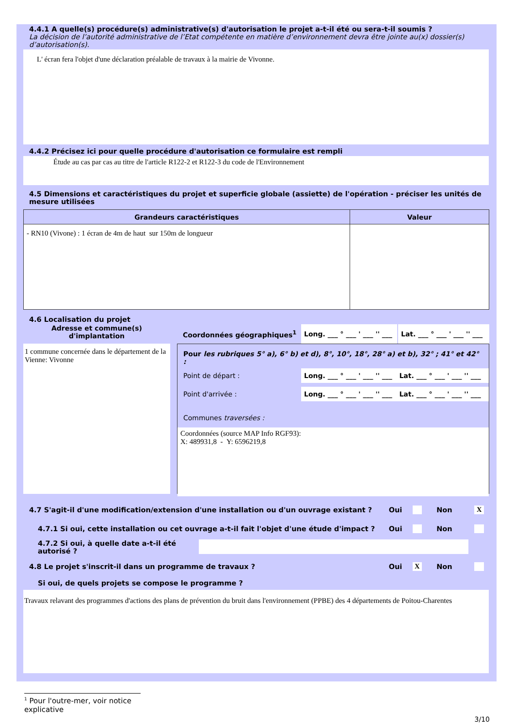4.4.1 A quelle(s) procédure(s) administrative(s) d'autorisation le projet a-t-il été ou sera-t-il soumis ?
La décision de l’autorité administrative de l’Etat compétente en matière d’environnement devra être jointe au(x) dossier(s) d’autorisation(s).
L' écran fera l'objet d'une déclaration préalable de travaux à la mairie de Vivonne.
4.4.2 Précisez ici pour quelle procédure d'autorisation ce formulaire est rempli
Étude au cas par cas au titre de l'article R122-2 et R122-3 du code de l'Environnement
4.5 Dimensions et caractéristiques du projet et superficie globale (assiette) de l'opération - préciser les unités de mesure utilisées
| Grandeurs caractéristiques | Valeur |
| --- | --- |
| - RN10 (Vivone) : 1 écran de 4m de haut sur 150m de longueur | |
4.6 Localisation du projet
Adresse et commune(s)
d'implantation
1 commune concernée dans le département de la Vienne: Vivonne
Coordonnées géographiques<sup>1</sup>
Long. ___ ° ___ ' ___ '' ___
Lat. ___ ° ___ ' ___ '' ___
Pour les rubriques 5° a), 6° b) et d), 8°, 10°, 18°, 28° a) et b), 32° ; 41° et 42° :
Point de départ :
Long. ___ ° ___ ' ___ '' ___ Lat. ___ ° ___ ' ___ '' ___
Point d'arrivée :
Long. ___ ° ___ ' ___ '' ___ Lat. ___ ° ___ ' ___ '' ___
Communes traversées :
Coordonnées (source MAP Info RGF93):
X: 489931,8 - Y: 6596219,8
4.7 S'agit-il d'une modification/extension d'une installation ou d'un ouvrage existant ? Oui Non X
4.7.1 Si oui, cette installation ou cet ouvrage a-t-il fait l'objet d'une étude d'impact ? Oui Non
4.7.2 Si oui, à quelle date a-t-il été autorisé ?
4.8 Le projet s'inscrit-il dans un programme de travaux ? Oui X Non
Si oui, de quels projets se compose le programme ?
Travaux relavant des programmes d'actions des plans de prévention du bruit dans l'environnement (PPBE) des 4 départements de Poitou-Charentes
<sup>1</sup> Pour l'outre-mer, voir notice explicative
3/10